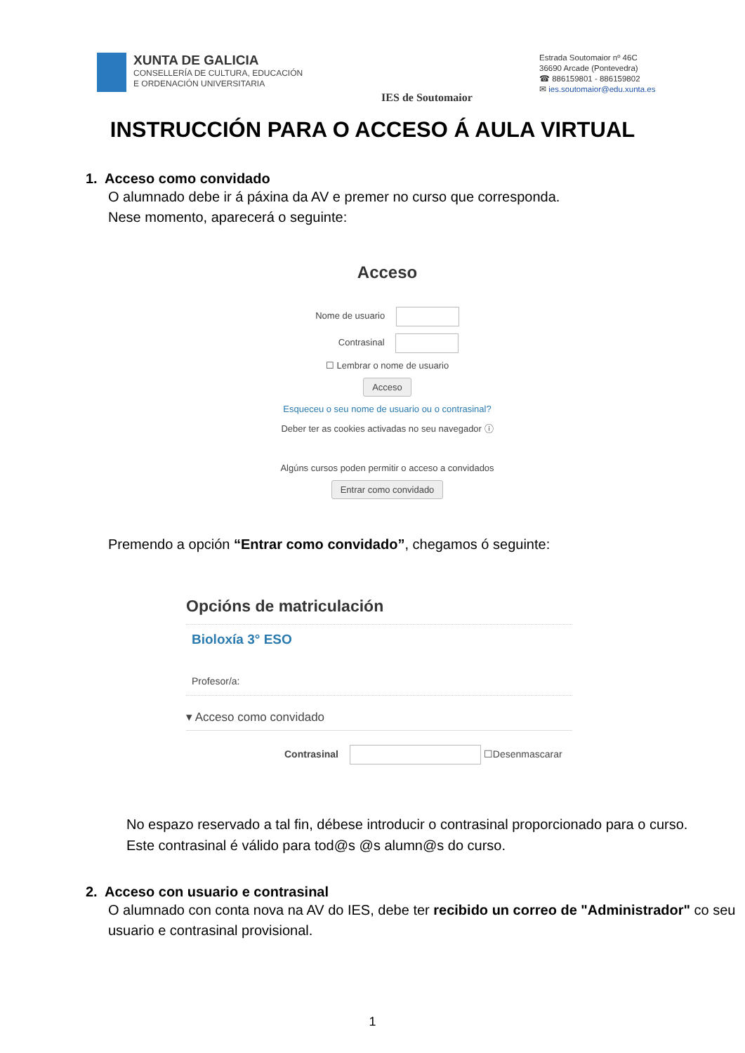XUNTA DE GALICIA
CONSELLERÍA DE CULTURA, EDUCACIÓN
E ORDENACIÓN UNIVERSITARIA
IES de Soutomaior
Estrada Soutomaior nº 46C
36690 Arcade (Pontevedra)
☎ 886159801 - 886159802
✉ ies.soutomaior@edu.xunta.es
INSTRUCCIÓN PARA O ACCESO Á AULA VIRTUAL
1. Acceso como convidado
O alumnado debe ir á páxina da AV e premer no curso que corresponda.
Nese momento, aparecerá o seguinte:
Acceso
Nome de usuario
Contrasinal
☐ Lembrar o nome de usuario
Acceso
Esqueceu o seu nome de usuario ou o contrasinal?
Deber ter as cookies activadas no seu navegador ⓘ
Algúns cursos poden permitir o acceso a convidados
Entrar como convidado
Premendo a opción “Entrar como convidado”, chegamos ó seguinte:
Opcións de matriculación
Bioloxía 3° ESO
Profesor/a:
▾ Acceso como convidado
Contrasinal ☐Desenmascarar
No espazo reservado a tal fin, débese introducir o contrasinal proporcionado para o curso. Este contrasinal é válido para tod@s @s alumn@s do curso.
2. Acceso con usuario e contrasinal
O alumnado con conta nova na AV do IES, debe ter recibido un correo de "Administrador" co seu usuario e contrasinal provisional.
1